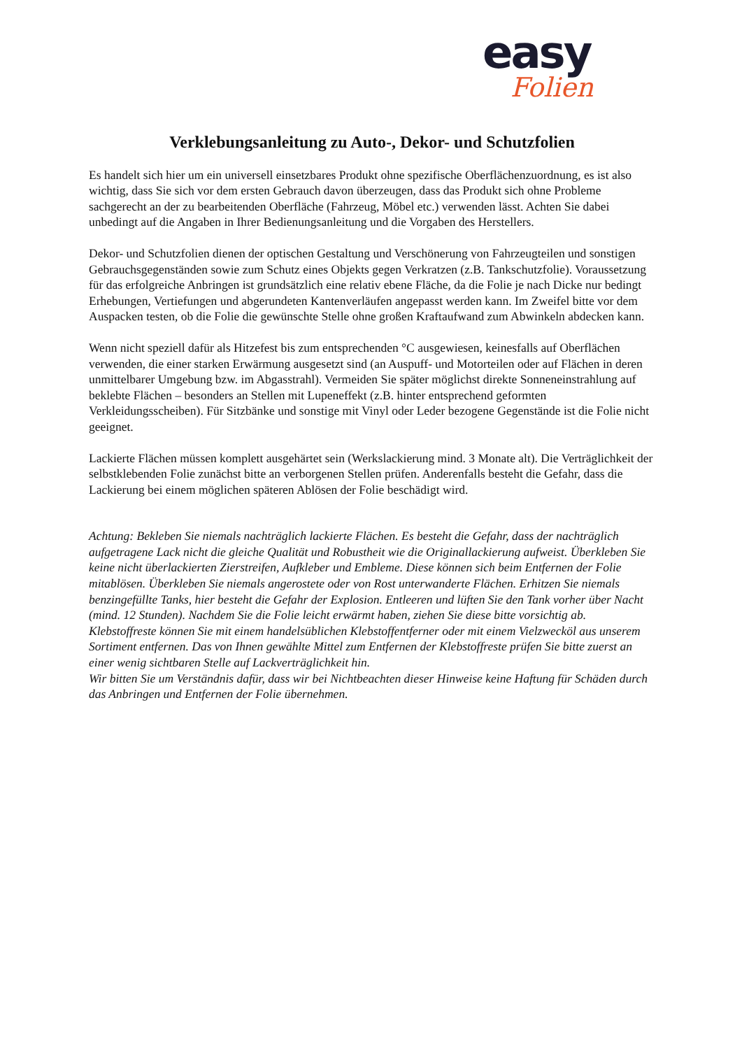easy
Folien
Verklebungsanleitung zu Auto-, Dekor- und Schutzfolien
Es handelt sich hier um ein universell einsetzbares Produkt ohne spezifische Oberflächenzuordnung, es ist also wichtig, dass Sie sich vor dem ersten Gebrauch davon überzeugen, dass das Produkt sich ohne Probleme sachgerecht an der zu bearbeitenden Oberfläche (Fahrzeug, Möbel etc.) verwenden lässt. Achten Sie dabei unbedingt auf die Angaben in Ihrer Bedienungsanleitung und die Vorgaben des Herstellers.
Dekor- und Schutzfolien dienen der optischen Gestaltung und Verschönerung von Fahrzeugteilen und sonstigen Gebrauchsgegenständen sowie zum Schutz eines Objekts gegen Verkratzen (z.B. Tankschutzfolie). Voraussetzung für das erfolgreiche Anbringen ist grundsätzlich eine relativ ebene Fläche, da die Folie je nach Dicke nur bedingt Erhebungen, Vertiefungen und abgerundeten Kantenverläufen angepasst werden kann. Im Zweifel bitte vor dem Auspacken testen, ob die Folie die gewünschte Stelle ohne großen Kraftaufwand zum Abwinkeln abdecken kann.
Wenn nicht speziell dafür als Hitzefest bis zum entsprechenden °C ausgewiesen, keinesfalls auf Oberflächen verwenden, die einer starken Erwärmung ausgesetzt sind (an Auspuff- und Motorteilen oder auf Flächen in deren unmittelbarer Umgebung bzw. im Abgasstrahl). Vermeiden Sie später möglichst direkte Sonneneinstrahlung auf beklebte Flächen – besonders an Stellen mit Lupeneffekt (z.B. hinter entsprechend geformten Verkleidungsscheiben). Für Sitzbänke und sonstige mit Vinyl oder Leder bezogene Gegenstände ist die Folie nicht geeignet.
Lackierte Flächen müssen komplett ausgehärtet sein (Werkslackierung mind. 3 Monate alt). Die Verträglichkeit der selbstklebenden Folie zunächst bitte an verborgenen Stellen prüfen. Anderenfalls besteht die Gefahr, dass die Lackierung bei einem möglichen späteren Ablösen der Folie beschädigt wird.
Achtung: Bekleben Sie niemals nachträglich lackierte Flächen. Es besteht die Gefahr, dass der nachträglich aufgetragene Lack nicht die gleiche Qualität und Robustheit wie die Originallackierung aufweist. Überkleben Sie keine nicht überlackierten Zierstreifen, Aufkleber und Embleme. Diese können sich beim Entfernen der Folie mitablösen. Überkleben Sie niemals angerostete oder von Rost unterwanderte Flächen. Erhitzen Sie niemals benzingefüllte Tanks, hier besteht die Gefahr der Explosion. Entleeren und lüften Sie den Tank vorher über Nacht (mind. 12 Stunden). Nachdem Sie die Folie leicht erwärmt haben, ziehen Sie diese bitte vorsichtig ab. Klebstoffreste können Sie mit einem handelsüblichen Klebstoffentferner oder mit einem Vielzwecköl aus unserem Sortiment entfernen. Das von Ihnen gewählte Mittel zum Entfernen der Klebstoffreste prüfen Sie bitte zuerst an einer wenig sichtbaren Stelle auf Lackverträglichkeit hin.
Wir bitten Sie um Verständnis dafür, dass wir bei Nichtbeachten dieser Hinweise keine Haftung für Schäden durch das Anbringen und Entfernen der Folie übernehmen.